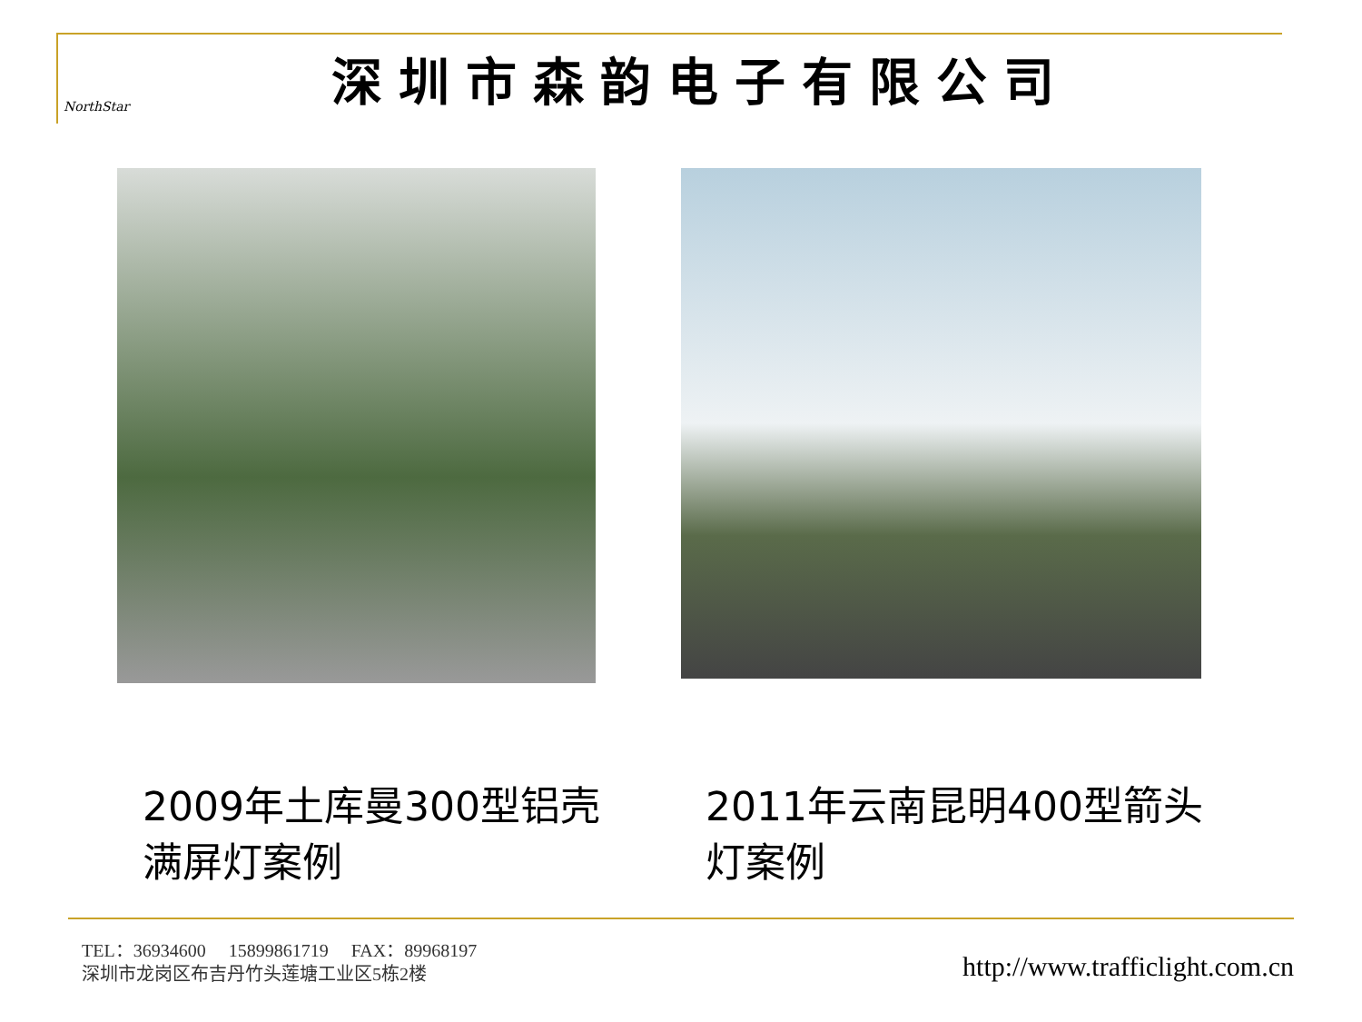NorthStar
深圳市森韵电子有限公司
2009年土库曼300型铝壳满屏灯案例
2011年云南昆明400型箭头灯案例
TEL：36934600 15899861719 FAX：89968197
深圳市龙岗区布吉丹竹头莲塘工业区5栋2楼
http://www.trafficlight.com.cn